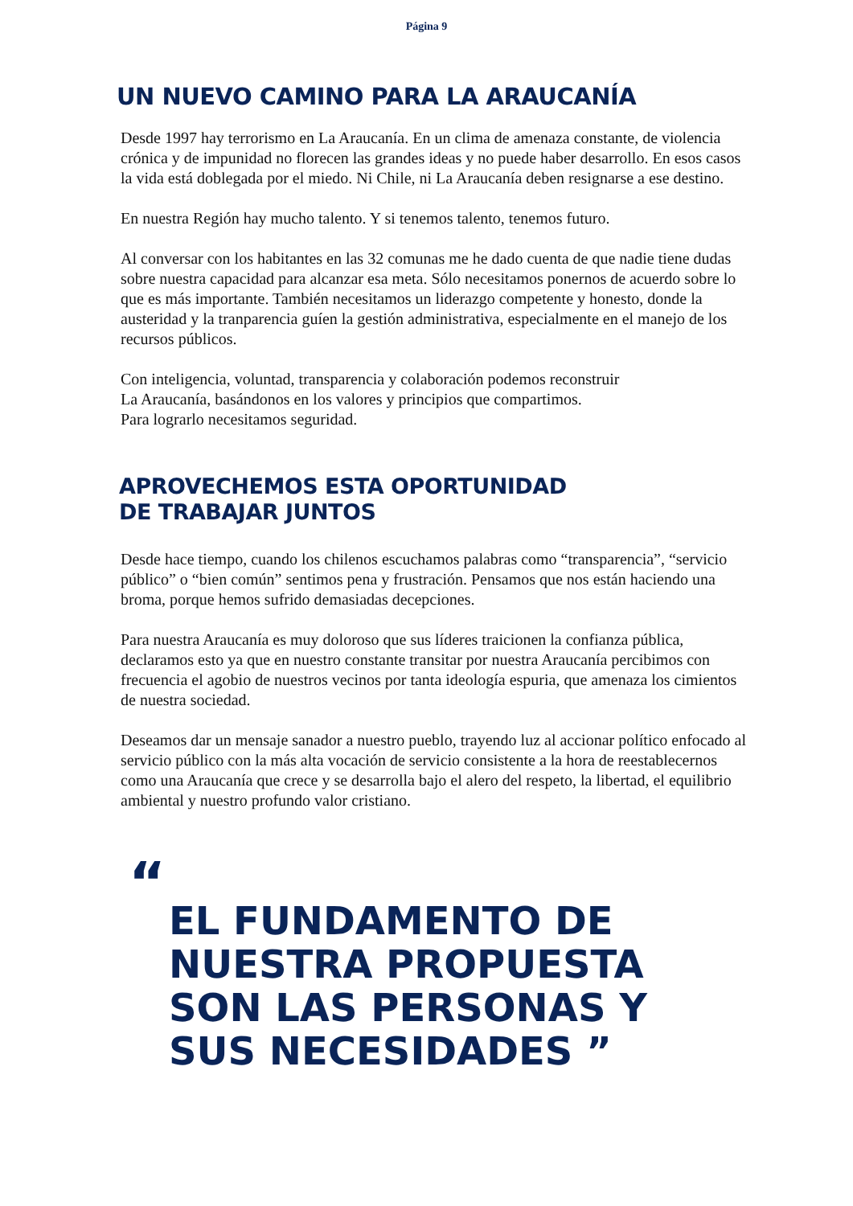Página 9
UN NUEVO CAMINO PARA LA ARAUCANÍA
Desde 1997 hay terrorismo en La Araucanía. En un clima de amenaza constante, de violencia crónica y de impunidad no florecen las grandes ideas y no puede haber desarrollo. En esos casos la vida está doblegada por el miedo. Ni Chile, ni La Araucanía deben resignarse a ese destino.
En nuestra Región hay mucho talento. Y si tenemos talento, tenemos futuro.
Al conversar con los habitantes en las 32 comunas me he dado cuenta de que nadie tiene dudas sobre nuestra capacidad para alcanzar esa meta. Sólo necesitamos ponernos de acuerdo sobre lo que es más importante. También necesitamos un liderazgo competente y honesto, donde la austeridad y la tranparencia guíen la gestión administrativa, especialmente en el manejo de los recursos públicos.
Con inteligencia, voluntad, transparencia y colaboración podemos reconstruir
La Araucanía, basándonos en los valores y principios que compartimos.
Para lograrlo necesitamos seguridad.
APROVECHEMOS ESTA OPORTUNIDAD
DE TRABAJAR JUNTOS
Desde hace tiempo, cuando los chilenos escuchamos palabras como “transparencia”, “servicio público” o “bien común” sentimos pena y frustración. Pensamos que nos están haciendo una broma, porque hemos sufrido demasiadas decepciones.
Para nuestra Araucanía es muy doloroso que sus líderes traicionen la confianza pública, declaramos esto ya que en nuestro constante transitar por nuestra Araucanía percibimos con frecuencia el agobio de nuestros vecinos por tanta ideología espuria, que amenaza los cimientos de nuestra sociedad.
Deseamos dar un mensaje sanador a nuestro pueblo, trayendo luz al accionar político enfocado al servicio público con la más alta vocación de servicio consistente a la hora de reestablecernos como una Araucanía que crece y se desarrolla bajo el alero del respeto, la libertad, el equilibrio ambiental y nuestro profundo valor cristiano.
“EL FUNDAMENTO DE
NUESTRA PROPUESTA
SON LAS PERSONAS Y
SUS NECESIDADES ”